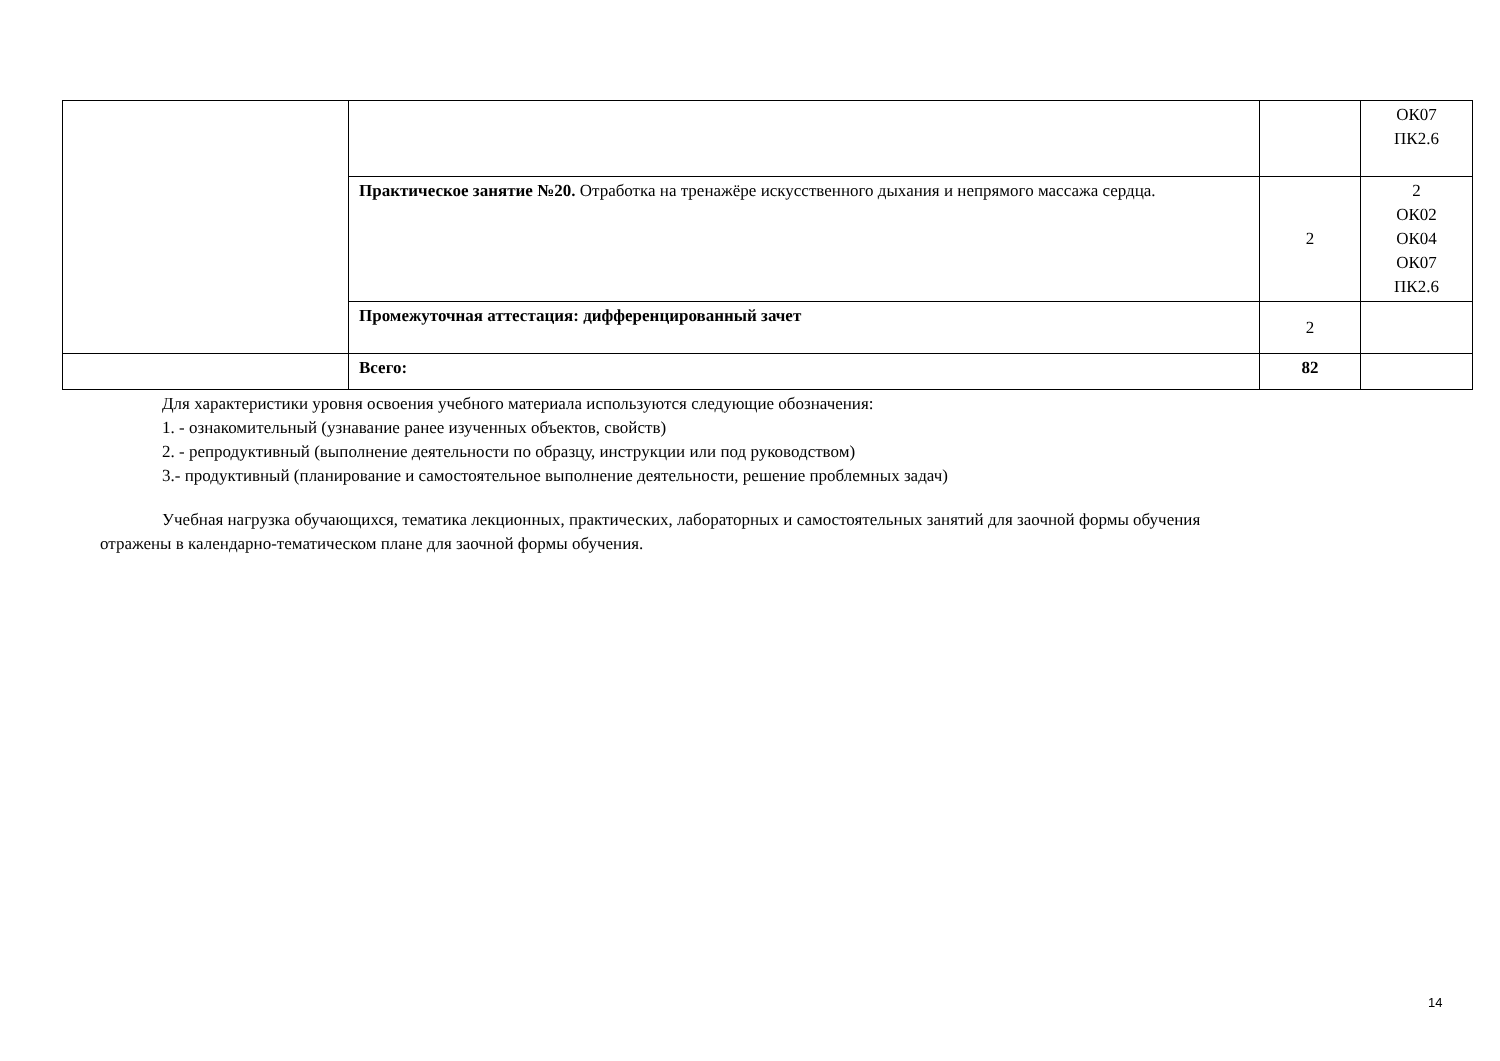| | | | ОК07 ПК2.6 |
| | Практическое занятие №20. Отработка на тренажёре искусственного дыхания и непрямого массажа сердца. | 2 | 2 ОК02 ОК04 ОК07 ПК2.6 |
| | Промежуточная аттестация: дифференцированный зачет | 2 | |
| | Всего: | 82 | |
Для характеристики уровня освоения учебного материала используются следующие обозначения:
1. - ознакомительный (узнавание ранее изученных объектов, свойств)
2. - репродуктивный (выполнение деятельности по образцу, инструкции или под руководством)
3.- продуктивный (планирование и самостоятельное выполнение деятельности, решение проблемных задач)
Учебная нагрузка обучающихся, тематика лекционных, практических, лабораторных и самостоятельных занятий для заочной формы обучения отражены в календарно-тематическом плане для заочной формы обучения.
14